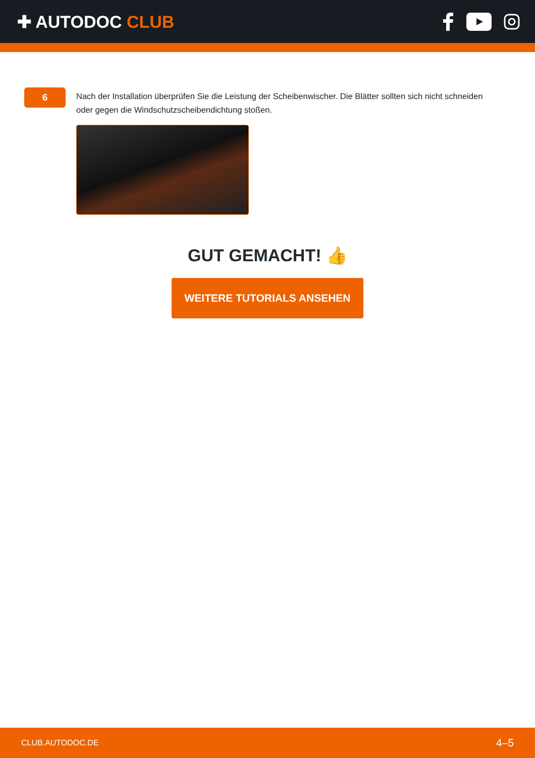✚ AUTODOC CLUB
6
Nach der Installation überprüfen Sie die Leistung der Scheibenwischer. Die Blätter sollten sich nicht schneiden oder gegen die Windschutzscheibendichtung stoßen.
GUT GEMACHT! 👍
WEITERE TUTORIALS ANSEHEN
CLUB.AUTODOC.DE 4–5